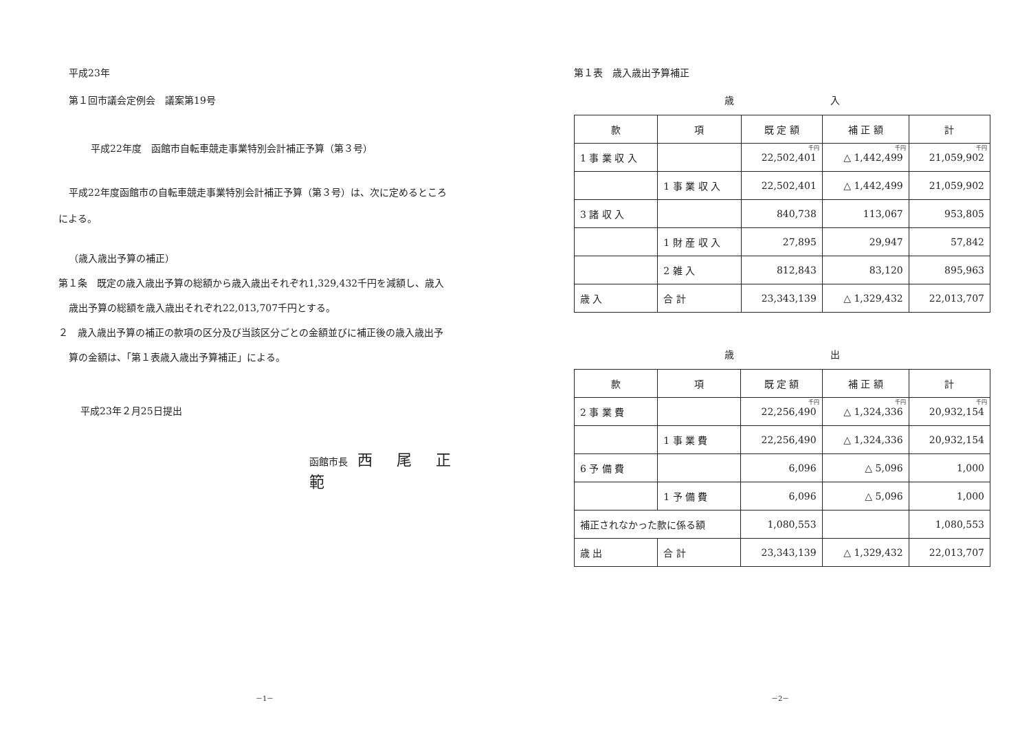平成23年
第１回市議会定例会　議案第19号
平成22年度　函館市自転車競走事業特別会計補正予算（第３号）
平成22年度函館市の自転車競走事業特別会計補正予算（第３号）は、次に定めるところ
による。
（歳入歳出予算の補正）
第１条　既定の歳入歳出予算の総額から歳入歳出それぞれ1,329,432千円を減額し、歳入
歳出予算の総額を歳入歳出それぞれ22,013,707千円とする。
２　歳入歳出予算の補正の款項の区分及び当該区分ごとの金額並びに補正後の歳入歳出予
算の金額は、「第１表歳入歳出予算補正」による。
平成23年２月25日提出
函館市長　西 尾 正 範
－1－
第１表　歳入歳出予算補正
歳入
| 款 | 項 | 既 定 額 | 補 正 額 | 計 |
| --- | --- | --- | --- | --- |
| 1 事 業 収 入 | | 千円 22,502,401 | 千円 △ 1,442,499 | 千円 21,059,902 |
| | 1 事 業 収 入 | 22,502,401 | △ 1,442,499 | 21,059,902 |
| 3 諸 収 入 | | 840,738 | 113,067 | 953,805 |
| | 1 財 産 収 入 | 27,895 | 29,947 | 57,842 |
| | 2 雑 入 | 812,843 | 83,120 | 895,963 |
| 歳 入 | 合 計 | 23,343,139 | △ 1,329,432 | 22,013,707 |
歳出
| 款 | 項 | 既 定 額 | 補 正 額 | 計 |
| --- | --- | --- | --- | --- |
| 2 事 業 費 | | 千円 22,256,490 | 千円 △ 1,324,336 | 千円 20,932,154 |
| | 1 事 業 費 | 22,256,490 | △ 1,324,336 | 20,932,154 |
| 6 予 備 費 | | 6,096 | △ 5,096 | 1,000 |
| | 1 予 備 費 | 6,096 | △ 5,096 | 1,000 |
| 補正されなかった款に係る額 | | 1,080,553 | | 1,080,553 |
| 歳 出 | 合 計 | 23,343,139 | △ 1,329,432 | 22,013,707 |
－2－